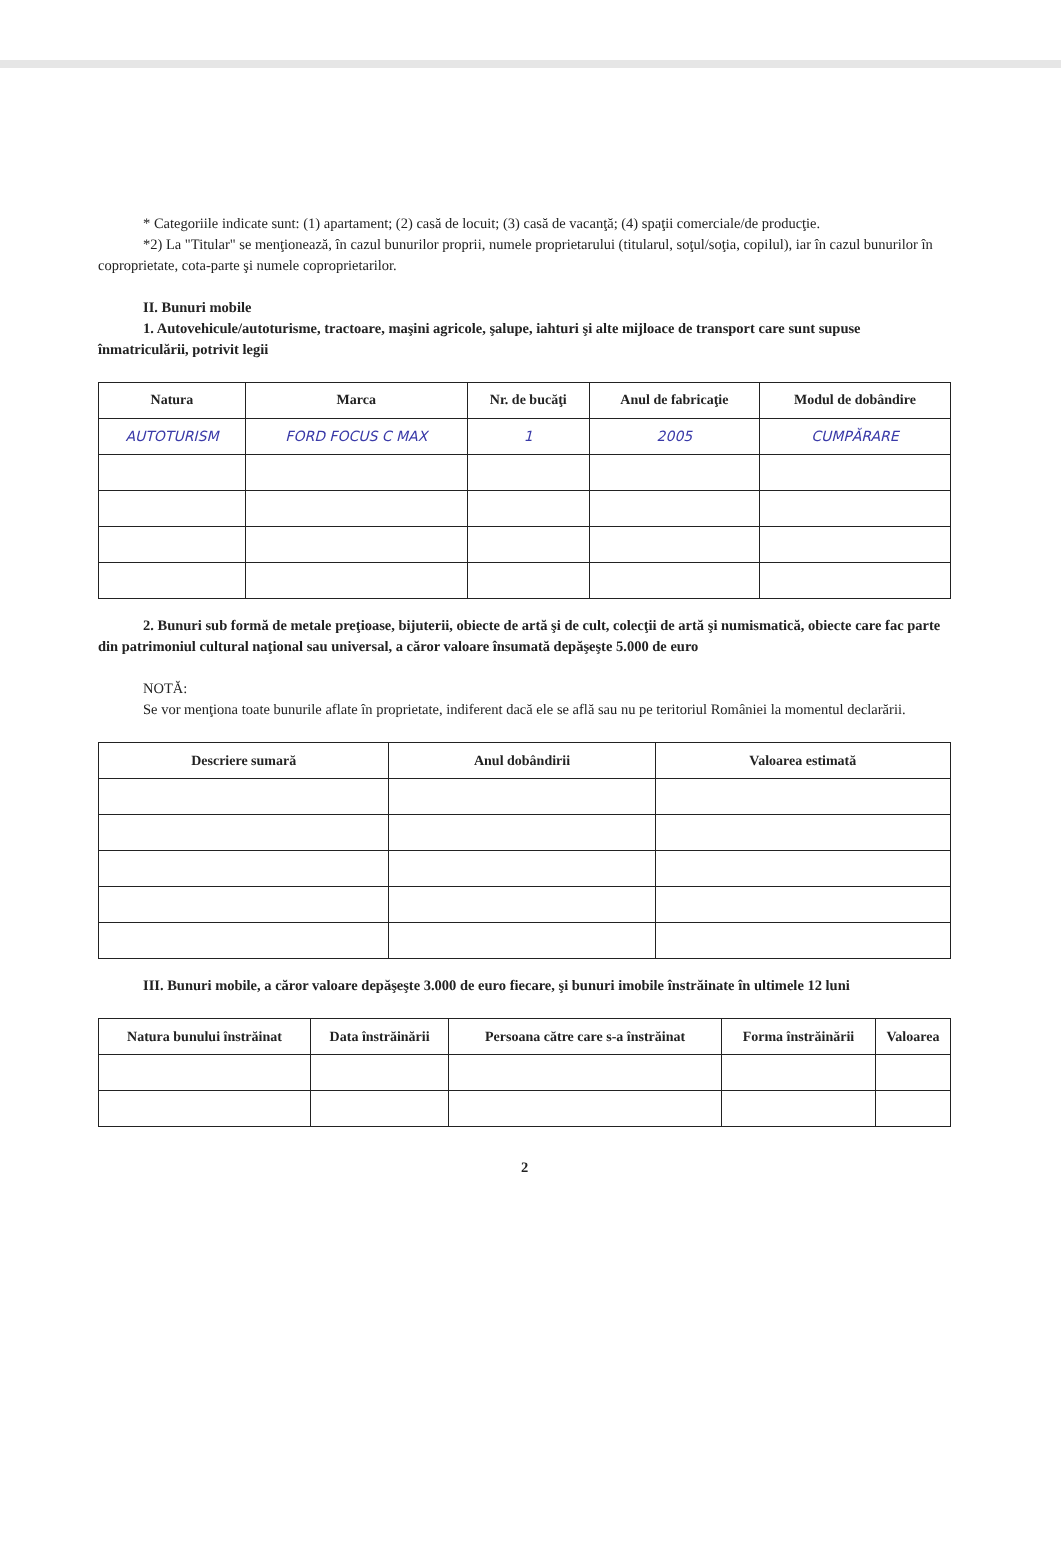* Categoriile indicate sunt: (1) apartament; (2) casă de locuit; (3) casă de vacanţă; (4) spaţii comerciale/de producţie.
*2) La "Titular" se menţionează, în cazul bunurilor proprii, numele proprietarului (titularul, soţul/soţia, copilul), iar în cazul bunurilor în coproprietate, cota-parte şi numele coproprietarilor.
II. Bunuri mobile
1. Autovehicule/autoturisme, tractoare, maşini agricole, şalupe, iahturi şi alte mijloace de transport care sunt supuse înmatriculării, potrivit legii
| Natura | Marca | Nr. de bucăţi | Anul de fabricaţie | Modul de dobândire |
| --- | --- | --- | --- | --- |
| AUTOTURISM | FORD FOCUS C MAX | 1 | 2005 | CUMPĂRARE |
2. Bunuri sub formă de metale preţioase, bijuterii, obiecte de artă şi de cult, colecţii de artă şi numismatică, obiecte care fac parte din patrimoniul cultural naţional sau universal, a căror valoare însumată depăşeşte 5.000 de euro
NOTĂ:
Se vor menţiona toate bunurile aflate în proprietate, indiferent dacă ele se află sau nu pe teritoriul României la momentul declarării.
| Descriere sumară | Anul dobândirii | Valoarea estimată |
| --- | --- | --- |
III. Bunuri mobile, a căror valoare depăşeşte 3.000 de euro fiecare, şi bunuri imobile înstrăinate în ultimele 12 luni
| Natura bunului înstrăinat | Data înstrăinării | Persoana către care s-a înstrăinat | Forma înstrăinării | Valoarea |
| --- | --- | --- | --- | --- |
2